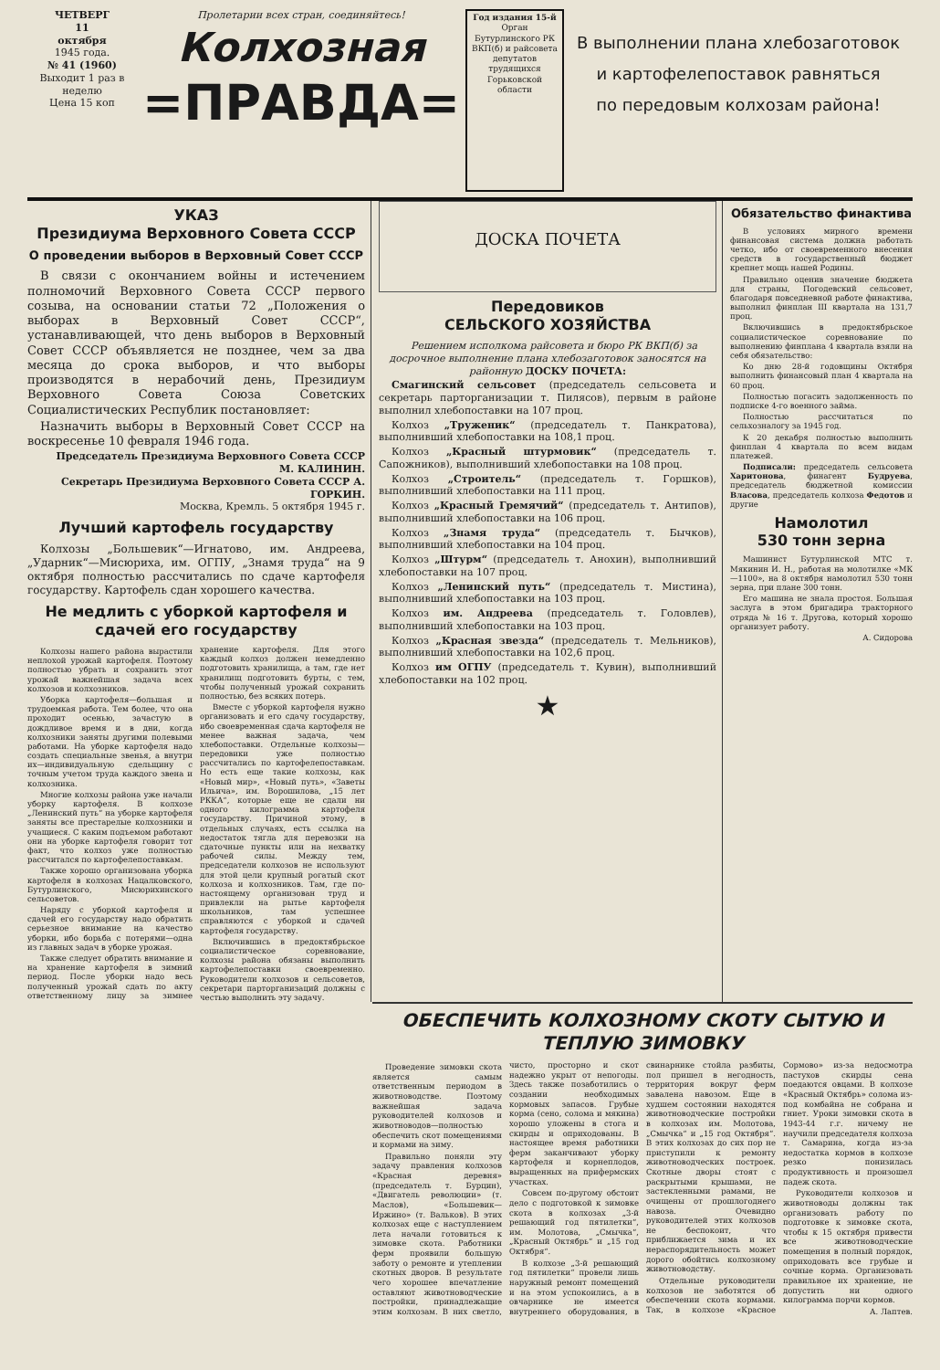ЧЕТВЕРГ
11
октября
1945 года.
№ 41 (1960)
Выходит 1 раз в неделю
Цена 15 коп
Пролетарии всех стран, соединяйтесь!
Колхозная
=ПРАВДА=
Год издания 15-й
Орган Бутурлинского РК ВКП(б) и райсовета депутатов трудящихся Горьковской области
В выполнении плана хлебозаготовок
и картофелепоставок равняться
по передовым колхозам района!
УКАЗ
Президиума Верховного Совета СССР
О проведении выборов в Верховный Совет СССР
В связи с окончанием войны и истечением полномочий Верховного Совета СССР первого созыва, на основании статьи 72 „Положения о выборах в Верховный Совет СССР“, устанавливающей, что день выборов в Верховный Совет СССР объявляется не позднее, чем за два месяца до срока выборов, и что выборы производятся в нерабочий день, Президиум Верховного Совета Союза Советских Социалистических Республик постановляет:
Назначить выборы в Верховный Совет СССР на воскресенье 10 февраля 1946 года.
Председатель Президиума Верховного Совета СССР М. КАЛИНИН.
Секретарь Президиума Верховного Совета СССР А. ГОРКИН.
Москва, Кремль. 5 октября 1945 г.
Лучший картофель государству
Колхозы „Большевик“—Игнатово, им. Андреева, „Ударник“—Мисюриха, им. ОГПУ, „Знамя труда“ на 9 октября полностью рассчитались по сдаче картофеля государству. Картофель сдан хорошего качества.
Не медлить с уборкой картофеля и сдачей его государству
Колхозы нашего района вырастили неплохой урожай картофеля. Поэтому полностью убрать и сохранить этот урожай важнейшая задача всех колхозов и колхозников.
Уборка картофеля—большая и трудоемкая работа. Тем более, что она проходит осенью, зачастую в дождливое время и в дни, когда колхозники заняты другими полевыми работами. На уборке картофеля надо создать специальные звенья, а внутри их—индивидуальную сдельщину с точным учетом труда каждого звена и колхозника.
Многие колхозы района уже начали уборку картофеля. В колхозе „Ленинский путь“ на уборке картофеля заняты все престарелые колхозники и учащиеся. С каким подъемом работают они на уборке картофеля говорит тот факт, что колхоз уже полностью рассчитался по картофелепоставкам.
Также хорошо организована уборка картофеля в колхозах Нацалковского, Бутурлинского, Мисюрихинского сельсоветов.
Наряду с уборкой картофеля и сдачей его государству надо обратить серьезное внимание на качество уборки, ибо борьба с потерями—одна из главных задач в уборке урожая.
Также следует обратить внимание и на хранение картофеля в зимний период. После уборки надо весь полученный урожай сдать по акту ответственному лицу за зимнее хранение картофеля. Для этого каждый колхоз должен немедленно подготовить хранилища, а там, где нет хранилищ подготовить бурты, с тем, чтобы полученный урожай сохранить полностью, без всяких потерь.
Вместе с уборкой картофеля нужно организовать и его сдачу государству, ибо своевременная сдача картофеля не менее важная задача, чем хлебопоставки. Отдельные колхозы—передовики уже полностью рассчитались по картофелепоставкам. Но есть еще такие колхозы, как «Новый мир», «Новый путь», «Заветы Ильича», им. Ворошилова, „15 лет РККА“, которые еще не сдали ни одного килограмма картофеля государству. Причиной этому, в отдельных случаях, есть ссылка на недостаток тягла для перевозки на сдаточные пункты или на нехватку рабочей силы. Между тем, председатели колхозов не используют для этой цели крупный рогатый скот колхоза и колхозников. Там, где по-настоящему организован труд и привлекли на рытье картофеля школьников, там успешнее справляются с уборкой и сдачей картофеля государству.
Включившись в предоктябрьское социалистическое соревнование, колхозы района обязаны выполнить картофелепоставки своевременно. Руководители колхозов и сельсоветов, секретари парторганизаций должны с честью выполнить эту задачу.
ДОСКА ПОЧЕТА
Передовиков
СЕЛЬСКОГО ХОЗЯЙСТВА
Решением исполкома райсовета и бюро РК ВКП(б) за досрочное выполнение плана хлебозаготовок заносятся на районную ДОСКУ ПОЧЕТА:
Смагинский сельсовет (председатель сельсовета и секретарь парторганизации т. Пилясов), первым в районе выполнил хлебопоставки на 107 проц.
Колхоз „Труженик“ (председатель т. Панкратова), выполнивший хлебопоставки на 108,1 проц.
Колхоз „Красный штурмовик“ (председатель т. Сапожников), выполнивший хлебопоставки на 108 проц.
Колхоз „Строитель“ (председатель т. Горшков), выполнивший хлебопоставки на 111 проц.
Колхоз „Красный Гремячий“ (председатель т. Антипов), выполнивший хлебопоставки на 106 проц.
Колхоз „Знамя труда“ (председатель т. Бычков), выполнивший хлебопоставки на 104 проц.
Колхоз „Штурм“ (председатель т. Анохин), выполнивший хлебопоставки на 107 проц.
Колхоз „Ленинский путь“ (председатель т. Мистина), выполнивший хлебопоставки на 103 проц.
Колхоз им. Андреева (председатель т. Головлев), выполнивший хлебопоставки на 103 проц.
Колхоз „Красная звезда“ (председатель т. Мельников), выполнивший хлебопоставки на 102,6 проц.
Колхоз им ОГПУ (председатель т. Кувин), выполнивший хлебопоставки на 102 проц.
★
Обязательство финактива
В условиях мирного времени финансовая система должна работать четко, ибо от своевременного внесения средств в государственный бюджет крепнет мощь нашей Родины.
Правильно оценив значение бюджета для страны, Погодевский сельсовет, благодаря повседневной работе финактива, выполнил финплан III квартала на 131,7 проц.
Включившись в предоктябрьское социалистическое соревнование по выполнению финплана 4 квартала взяли на себя обязательство:
Ко дню 28-й годовщины Октября выполнить финансовый план 4 квартала на 60 проц.
Полностью погасить задолженность по подписке 4-го военного займа.
Полностью рассчитаться по сельхозналогу за 1945 год.
К 20 декабря полностью выполнить финплан 4 квартала по всем видам платежей.
Подписали: председатель сельсовета Харитонова, финагент Будруева, председатель бюджетной комиссии Власова, председатель колхоза Федотов и другие
Намолотил
530 тонн зерна
Машинист Бутурлинской МТС т. Мякинин И. Н., работая на молотилке «МК—1100», на 8 октября намолотил 530 тонн зерна, при плане 300 тонн.
Его машина не знала простоя. Большая заслуга в этом бригадира тракторного отряда № 16 т. Другова, который хорошо организует работу.
А. Сидорова
ОБЕСПЕЧИТЬ КОЛХОЗНОМУ СКОТУ СЫТУЮ И ТЕПЛУЮ ЗИМОВКУ
Проведение зимовки скота является самым ответственным периодом в животноводстве. Поэтому важнейшая задача руководителей колхозов и животноводов—полностью обеспечить скот помещениями и кормами на зиму.
Правильно поняли эту задачу правления колхозов «Красная деревня» (председатель т. Бурцин), «Двигатель революции» (т. Маслов), «Большевик—Иржино» (т. Вальков). В этих колхозах еще с наступлением лета начали готовиться к зимовке скота. Работники ферм проявили большую заботу о ремонте и утеплении скотных дворов. В результате чего хорошее впечатление оставляют животноводческие постройки, принадлежащие этим колхозам. В них светло, чисто, просторно и скот надежно укрыт от непогоды. Здесь также позаботились о создании необходимых кормовых запасов. Грубые корма (сено, солома и мякина) хорошо уложены в стога и скирды и оприходованы. В настоящее время работники ферм заканчивают уборку картофеля и корнеплодов, выращенных на прифермских участках.
Совсем по-другому обстоит дело с подготовкой к зимовке скота в колхозах „3-й решающий год пятилетки“, им. Молотова, „Смычка“, „Красный Октябрь“ и „15 год Октября“.
В колхозе „3-й решающий год пятилетки“ провели лишь наружный ремонт помещений и на этом успокоились, а в овчарнике не имеется внутреннего оборудования, в свинарнике стойла разбиты, пол пришел в негодность, территория вокруг ферм завалена навозом. Еще в худшем состоянии находятся животноводческие постройки в колхозах им. Молотова, „Смычка“ и „15 год Октября“. В этих колхозах до сих пор не приступили к ремонту животноводческих построек. Скотные дворы стоят с раскрытыми крышами, не застекленными рамами, не очищены от прошлогоднего навоза. Очевидно руководителей этих колхозов не беспокоит, что приближается зима и их нераспорядительность может дорого обойтись колхозному животноводству.
Отдельные руководители колхозов не заботятся об обеспечении скота кормами. Так, в колхозе «Красное Сормово» из-за недосмотра пастухов скирды сена поедаются овцами. В колхозе «Красный Октябрь» солома из-под комбайна не собрана и гниет. Уроки зимовки скота в 1943-44 г.г. ничему не научили председателя колхоза т. Самарина, когда из-за недостатка кормов в колхозе резко понизилась продуктивность и произошел падеж скота.
Руководители колхозов и животноводы должны так организовать работу по подготовке к зимовке скота, чтобы к 15 октября привести все животноводческие помещения в полный порядок, оприходовать все грубые и сочные корма. Организовать правильное их хранение, не допустить ни одного килограмма порчи кормов.
А. Лаптев.